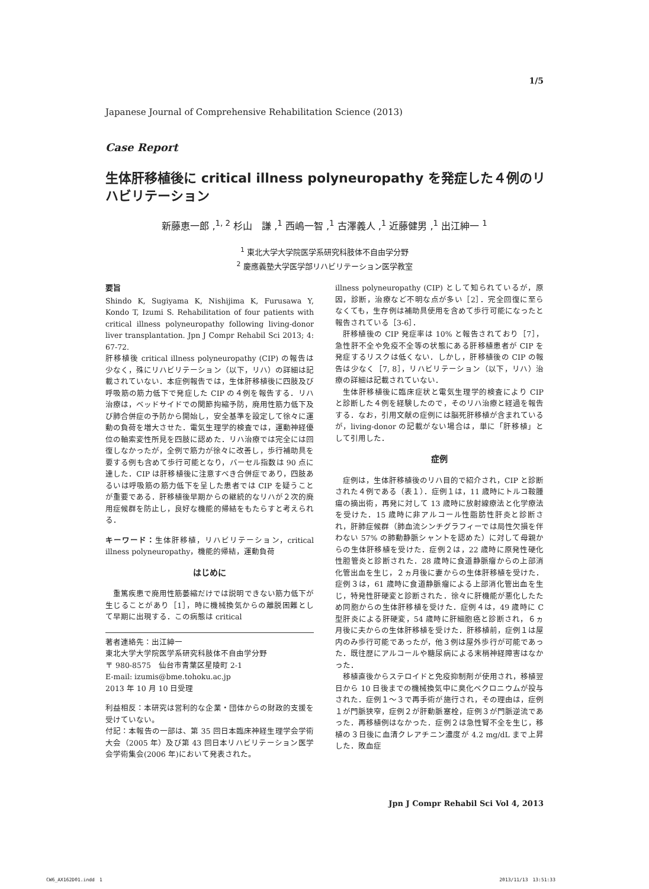1/5
Japanese Journal of Comprehensive Rehabilitation Science (2013)
Case Report
生体肝移植後に critical illness polyneuropathy を発症した４例のリハビリテーション
新藤恵一郎 ,<sup>1, 2</sup> 杉山　謙 ,<sup>1</sup> 西嶋一智 ,<sup>1</sup> 古澤義人 ,<sup>1</sup> 近藤健男 ,<sup>1</sup> 出江紳一 <sup>1</sup>
<sup>1</sup> 東北大学大学院医学系研究科肢体不自由学分野
<sup>2</sup> 慶應義塾大学医学部リハビリテーション医学教室
要旨
Shindo K, Sugiyama K, Nishijima K, Furusawa Y, Kondo T, Izumi S. Rehabilitation of four patients with critical illness polyneuropathy following living-donor liver transplantation. Jpn J Compr Rehabil Sci 2013; 4: 67-72.
肝移植後 critical illness polyneuropathy (CIP) の報告は少なく，殊にリハビリテーション（以下，リハ）の詳細は記載されていない．本症例報告では，生体肝移植後に四肢及び呼吸筋の筋力低下で発症した CIP の４例を報告する．リハ治療は，ベッドサイドでの関節拘縮予防，廃用性筋力低下及び肺合併症の予防から開始し，安全基準を設定して徐々に運動の負荷を増大させた．電気生理学的検査では，運動神経優位の軸索変性所見を四肢に認めた．リハ治療では完全には回復しなかったが，全例で筋力が徐々に改善し，歩行補助具を要する例も含めて歩行可能となり，バーセル指数は 90 点に達した．CIP は肝移植後に注意すべき合併症であり，四肢あるいは呼吸筋の筋力低下を呈した患者では CIP を疑うことが重要である．肝移植後早期からの継続的なリハが２次的廃用症候群を防止し，良好な機能的帰結をもたらすと考えられる．
キーワード：生体肝移植，リハビリテーション，critical illness polyneuropathy，機能的帰結，運動負荷
はじめに
重篤疾患で廃用性筋萎縮だけでは説明できない筋力低下が生じることがあり［1］，時に機械換気からの離脱困難として早期に出現する．この病態は critical
著者連絡先：出江紳一
東北大学大学院医学系研究科肢体不自由学分野
〒 980-8575　仙台市青葉区星陵町 2-1
E-mail: izumis@bme.tohoku.ac.jp
2013 年 10 月 10 日受理
利益相反：本研究は営利的な企業・団体からの財政的支援を受けていない。
付記：本報告の一部は、第 35 回日本臨床神経生理学会学術大会（2005 年）及び第 43 回日本リハビリテーション医学会学術集会(2006 年)において発表された。
illness polyneuropathy (CIP) として知られているが，原因，診断，治療など不明な点が多い［2］．完全回復に至らなくても，生存例は補助具使用を含めて歩行可能になったと報告されている［3-6］．
肝移植後の CIP 発症率は 10% と報告されており［7］，急性肝不全や免疫不全等の状態にある肝移植患者が CIP を発症するリスクは低くない．しかし，肝移植後の CIP の報告は少なく［7, 8］，リハビリテーション（以下，リハ）治療の詳細は記載されていない．
生体肝移植後に臨床症状と電気生理学的検査により CIP と診断した４例を経験したので，そのリハ治療と経過を報告する．なお，引用文献の症例には脳死肝移植が含まれているが，living-donor の記載がない場合は，単に「肝移植」として引用した．
症例
症例は，生体肝移植後のリハ目的で紹介され，CIP と診断された４例である（表１）．症例１は，11 歳時にトルコ鞍腫瘍の摘出術，再発に対して 13 歳時に放射線療法と化学療法を受けた．15 歳時に非アルコール性脂肪性肝炎と診断され，肝肺症候群（肺血流シンチグラフィーでは局性欠損を伴わない 57% の肺動静脈シャントを認めた）に対して母親からの生体肝移植を受けた．症例２は，22 歳時に原発性硬化性胆管炎と診断された．28 歳時に食道静脈瘤からの上部消化管出血を生じ，２ヵ月後に妻からの生体肝移植を受けた．症例３は，61 歳時に食道静脈瘤による上部消化管出血を生じ，特発性肝硬変と診断された．徐々に肝機能が悪化したため同胞からの生体肝移植を受けた．症例４は，49 歳時に C 型肝炎による肝硬変，54 歳時に肝細胞癌と診断され，６ヵ月後に夫からの生体肝移植を受けた．肝移植前，症例１は屋内のみ歩行可能であったが，他３例は屋外歩行が可能であった．既往歴にアルコールや糖尿病による末梢神経障害はなかった．
移植直後からステロイドと免疫抑制剤が使用され，移植翌日から 10 日後までの機械換気中に臭化ベクロニウムが投与された．症例１〜３で再手術が施行され，その理由は，症例１が門脈狭窄，症例２が肝動脈塞栓，症例３が門脈逆流であった．再移植例はなかった．症例２は急性腎不全を生じ，移植の３日後に血清クレアチニン濃度が 4.2 mg/dL まで上昇した．敗血症
Jpn J Compr Rehabil Sci Vol 4, 2013
CW6_AX162D01.indd　1 2013/11/13　13:51:33